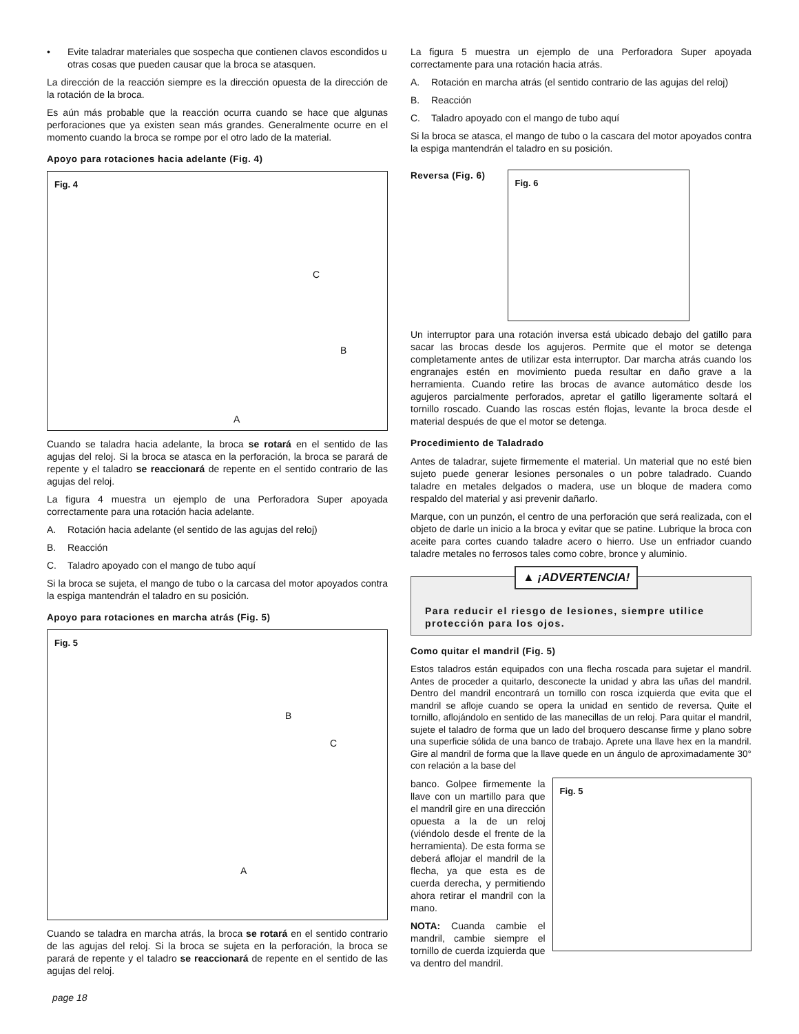• Evite taladrar materiales que sospecha que contienen clavos escondidos u otras cosas que pueden causar que la broca se atasquen.
La dirección de la reacción siempre es la dirección opuesta de la dirección de la rotación de la broca.
Es aún más probable que la reacción ocurra cuando se hace que algunas perforaciones que ya existen sean más grandes. Generalmente ocurre en el momento cuando la broca se rompe por el otro lado de la material.
Apoyo para rotaciones hacia adelante (Fig. 4)
Fig. 4
C
B
A
Cuando se taladra hacia adelante, la broca se rotará en el sentido de las agujas del reloj. Si la broca se atasca en la perforación, la broca se parará de repente y el taladro se reaccionará de repente en el sentido contrario de las agujas del reloj.
La figura 4 muestra un ejemplo de una Perforadora Super apoyada correctamente para una rotación hacia adelante.
A. Rotación hacia adelante (el sentido de las agujas del reloj)
B. Reacción
C. Taladro apoyado con el mango de tubo aquí
Si la broca se sujeta, el mango de tubo o la carcasa del motor apoyados contra la espiga mantendrán el taladro en su posición.
Apoyo para rotaciones en marcha atrás (Fig. 5)
Fig. 5
B
C
A
Cuando se taladra en marcha atrás, la broca se rotará en el sentido contrario de las agujas del reloj. Si la broca se sujeta en la perforación, la broca se parará de repente y el taladro se reaccionará de repente en el sentido de las agujas del reloj.
La figura 5 muestra un ejemplo de una Perforadora Super apoyada correctamente para una rotación hacia atrás.
A. Rotación en marcha atrás (el sentido contrario de las agujas del reloj)
B. Reacción
C. Taladro apoyado con el mango de tubo aquí
Si la broca se atasca, el mango de tubo o la cascara del motor apoyados contra la espiga mantendrán el taladro en su posición.
Reversa (Fig. 6)
Fig. 6
Un interruptor para una rotación inversa está ubicado debajo del gatillo para sacar las brocas desde los agujeros. Permite que el motor se detenga completamente antes de utilizar esta interruptor. Dar marcha atrás cuando los engranajes estén en movimiento pueda resultar en daño grave a la herramienta. Cuando retire las brocas de avance automático desde los agujeros parcialmente perforados, apretar el gatillo ligeramente soltará el tornillo roscado. Cuando las roscas estén flojas, levante la broca desde el material después de que el motor se detenga.
Procedimiento de Taladrado
Antes de taladrar, sujete firmemente el material. Un material que no esté bien sujeto puede generar lesiones personales o un pobre taladrado. Cuando taladre en metales delgados o madera, use un bloque de madera como respaldo del material y asi prevenir dañarlo.
Marque, con un punzón, el centro de una perforación que será realizada, con el objeto de darle un inicio a la broca y evitar que se patine. Lubrique la broca con aceite para cortes cuando taladre acero o hierro. Use un enfriador cuando taladre metales no ferrosos tales como cobre, bronce y aluminio.
▲ ¡ADVERTENCIA!
Para reducir el riesgo de lesiones, siempre utilice protección para los ojos.
Como quitar el mandril (Fig. 5)
Estos taladros están equipados con una flecha roscada para sujetar el mandril. Antes de proceder a quitarlo, desconecte la unidad y abra las uñas del mandril. Dentro del mandril encontrará un tornillo con rosca izquierda que evita que el mandril se afloje cuando se opera la unidad en sentido de reversa. Quite el tornillo, aflojándolo en sentido de las manecillas de un reloj. Para quitar el mandril, sujete el taladro de forma que un lado del broquero descanse firme y plano sobre una superficie sólida de una banco de trabajo. Aprete una llave hex en la mandril. Gire al mandril de forma que la llave quede en un ángulo de aproximadamente 30° con relación a la base del
banco. Golpee firmemente la llave con un martillo para que el mandril gire en una dirección opuesta a la de un reloj (viéndolo desde el frente de la herramienta). De esta forma se deberá aflojar el mandril de la flecha, ya que esta es de cuerda derecha, y permitiendo ahora retirar el mandril con la mano.
NOTA: Cuanda cambie el mandril, cambie siempre el tornillo de cuerda izquierda que va dentro del mandril.
Fig. 5
page 18